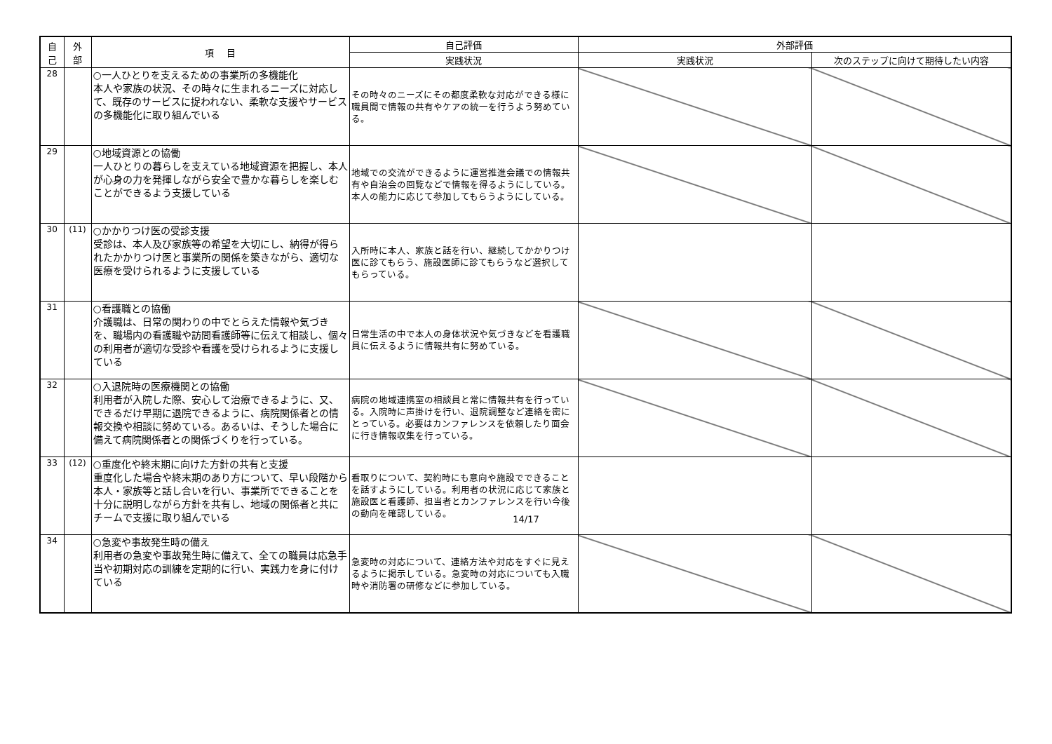| 自 己 | 外 部 | 項 目 | 自己評価 | 外部評価 | |
| --- | --- | --- | --- | --- | --- |
| | | | 実践状況 | 実践状況 | 次のステップに向けて期待したい内容 |
| 28 | | ○一人ひとりを支えるための事業所の多機能化 本人や家族の状況、その時々に生まれるニーズに対応して、既存のサービスに捉われない、柔軟な支援やサービスの多機能化に取り組んでいる | その時々のニーズにその都度柔軟な対応ができる様に職員間で情報の共有やケアの統一を行うよう努めている。 | | |
| 29 | | ○地域資源との協働 一人ひとりの暮らしを支えている地域資源を把握し、本人が心身の力を発揮しながら安全で豊かな暮らしを楽しむことができるよう支援している | 地域での交流ができるように運営推進会議での情報共有や自治会の回覧などで情報を得るようにしている。本人の能力に応じて参加してもらうようにしている。 | | |
| 30 | (11) | ○かかりつけ医の受診支援 受診は、本人及び家族等の希望を大切にし、納得が得られたかかりつけ医と事業所の関係を築きながら、適切な医療を受けられるように支援している | 入所時に本人、家族と話を行い、継続してかかりつけ医に診てもらう、施設医師に診てもらうなど選択してもらっている。 | | |
| 31 | | ○看護職との協働 介護職は、日常の関わりの中でとらえた情報や気づきを、職場内の看護職や訪問看護師等に伝えて相談し、個々の利用者が適切な受診や看護を受けられるように支援している | 日常生活の中で本人の身体状況や気づきなどを看護職員に伝えるように情報共有に努めている。 | | |
| 32 | | ○入退院時の医療機関との協働 利用者が入院した際、安心して治療できるように、又、できるだけ早期に退院できるように、病院関係者との情報交換や相談に努めている。あるいは、そうした場合に備えて病院関係者との関係づくりを行っている。 | 病院の地域連携室の相談員と常に情報共有を行っている。入院時に声掛けを行い、退院調整など連絡を密にとっている。必要はカンファレンスを依頼したり面会に行き情報収集を行っている。 | | |
| 33 | (12) | ○重度化や終末期に向けた方針の共有と支援 重度化した場合や終末期のあり方について、早い段階から本人・家族等と話し合いを行い、事業所でできることを十分に説明しながら方針を共有し、地域の関係者と共にチームで支援に取り組んでいる | 看取りについて、契約時にも意向や施設でできることを話すようにしている。利用者の状況に応じて家族と施設医と看護師、担当者とカンファレンスを行い今後の動向を確認している。 | | |
| 34 | | ○急変や事故発生時の備え 利用者の急変や事故発生時に備えて、全ての職員は応急手当や初期対応の訓練を定期的に行い、実践力を身に付けている | 急変時の対応について、連絡方法や対応をすぐに見えるように掲示している。急変時の対応についても入職時や消防署の研修などに参加している。 | | |
14/17